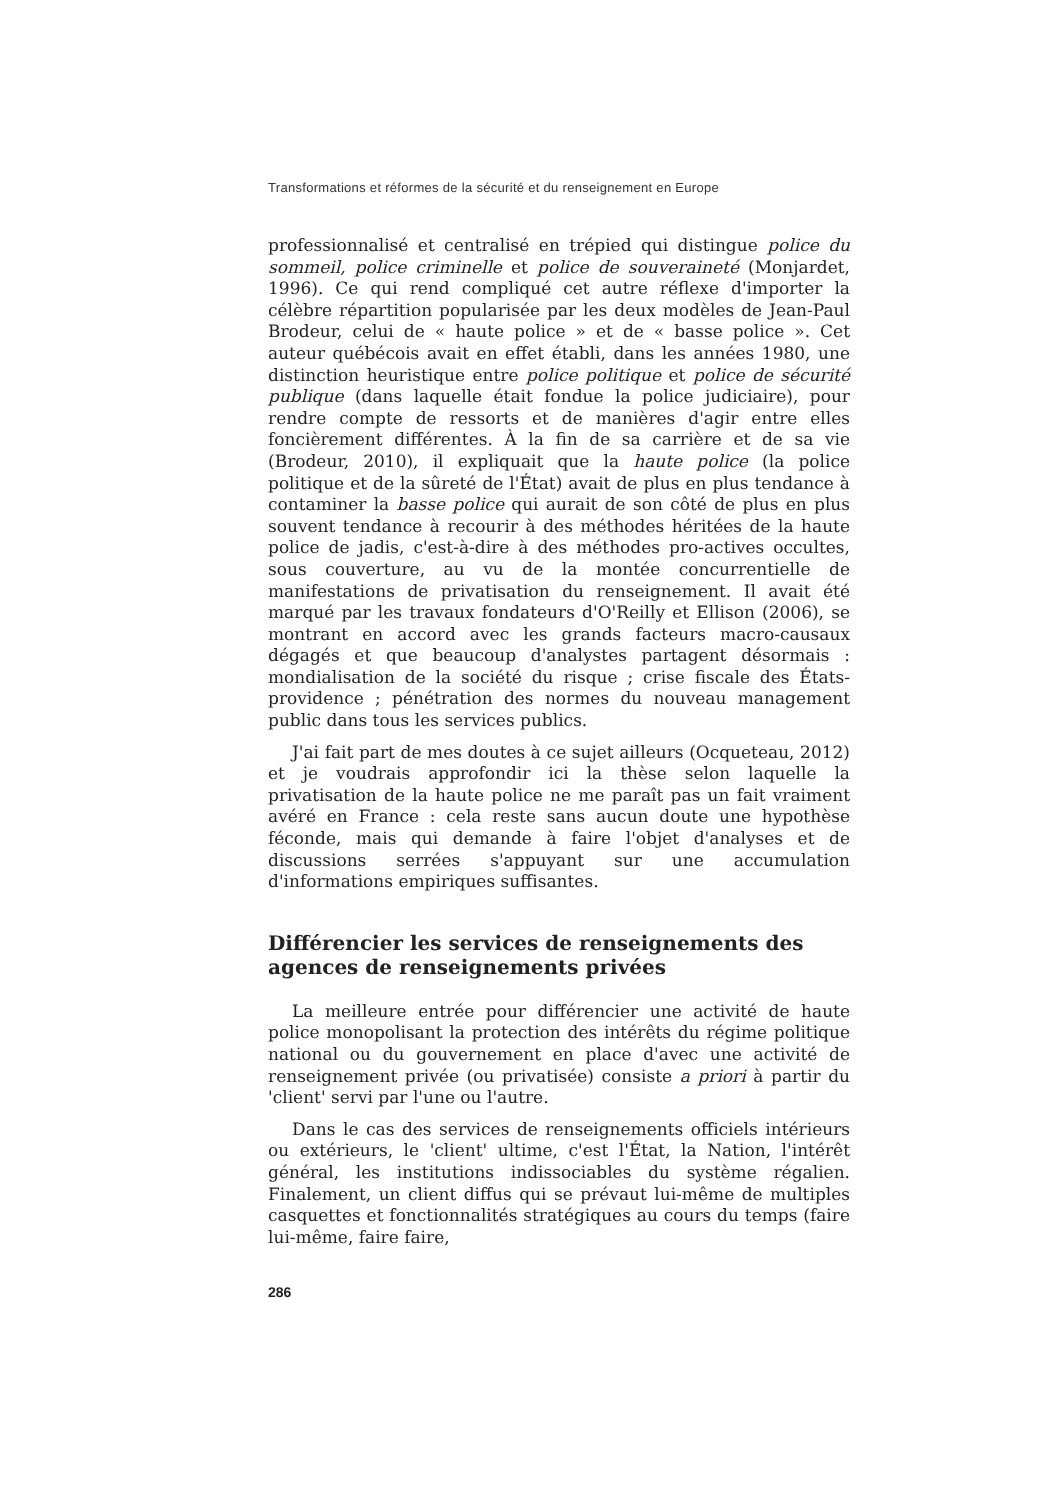Transformations et réformes de la sécurité et du renseignement en Europe
professionnalisé et centralisé en trépied qui distingue police du sommeil, police criminelle et police de souveraineté (Monjardet, 1996). Ce qui rend compliqué cet autre réflexe d'importer la célèbre répartition popularisée par les deux modèles de Jean-Paul Brodeur, celui de « haute police » et de « basse police ». Cet auteur québécois avait en effet établi, dans les années 1980, une distinction heuristique entre police politique et police de sécurité publique (dans laquelle était fondue la police judiciaire), pour rendre compte de ressorts et de manières d'agir entre elles foncièrement différentes. À la fin de sa carrière et de sa vie (Brodeur, 2010), il expliquait que la haute police (la police politique et de la sûreté de l'État) avait de plus en plus tendance à contaminer la basse police qui aurait de son côté de plus en plus souvent tendance à recourir à des méthodes héritées de la haute police de jadis, c'est-à-dire à des méthodes pro-actives occultes, sous couverture, au vu de la montée concurrentielle de manifestations de privatisation du renseignement. Il avait été marqué par les travaux fondateurs d'O'Reilly et Ellison (2006), se montrant en accord avec les grands facteurs macro-causaux dégagés et que beaucoup d'analystes partagent désormais : mondialisation de la société du risque ; crise fiscale des États-providence ; pénétration des normes du nouveau management public dans tous les services publics.
J'ai fait part de mes doutes à ce sujet ailleurs (Ocqueteau, 2012) et je voudrais approfondir ici la thèse selon laquelle la privatisation de la haute police ne me paraît pas un fait vraiment avéré en France : cela reste sans aucun doute une hypothèse féconde, mais qui demande à faire l'objet d'analyses et de discussions serrées s'appuyant sur une accumulation d'informations empiriques suffisantes.
Différencier les services de renseignements des agences de renseignements privées
La meilleure entrée pour différencier une activité de haute police monopolisant la protection des intérêts du régime politique national ou du gouvernement en place d'avec une activité de renseignement privée (ou privatisée) consiste a priori à partir du 'client' servi par l'une ou l'autre.
Dans le cas des services de renseignements officiels intérieurs ou extérieurs, le 'client' ultime, c'est l'État, la Nation, l'intérêt général, les institutions indissociables du système régalien. Finalement, un client diffus qui se prévaut lui-même de multiples casquettes et fonctionnalités stratégiques au cours du temps (faire lui-même, faire faire,
286